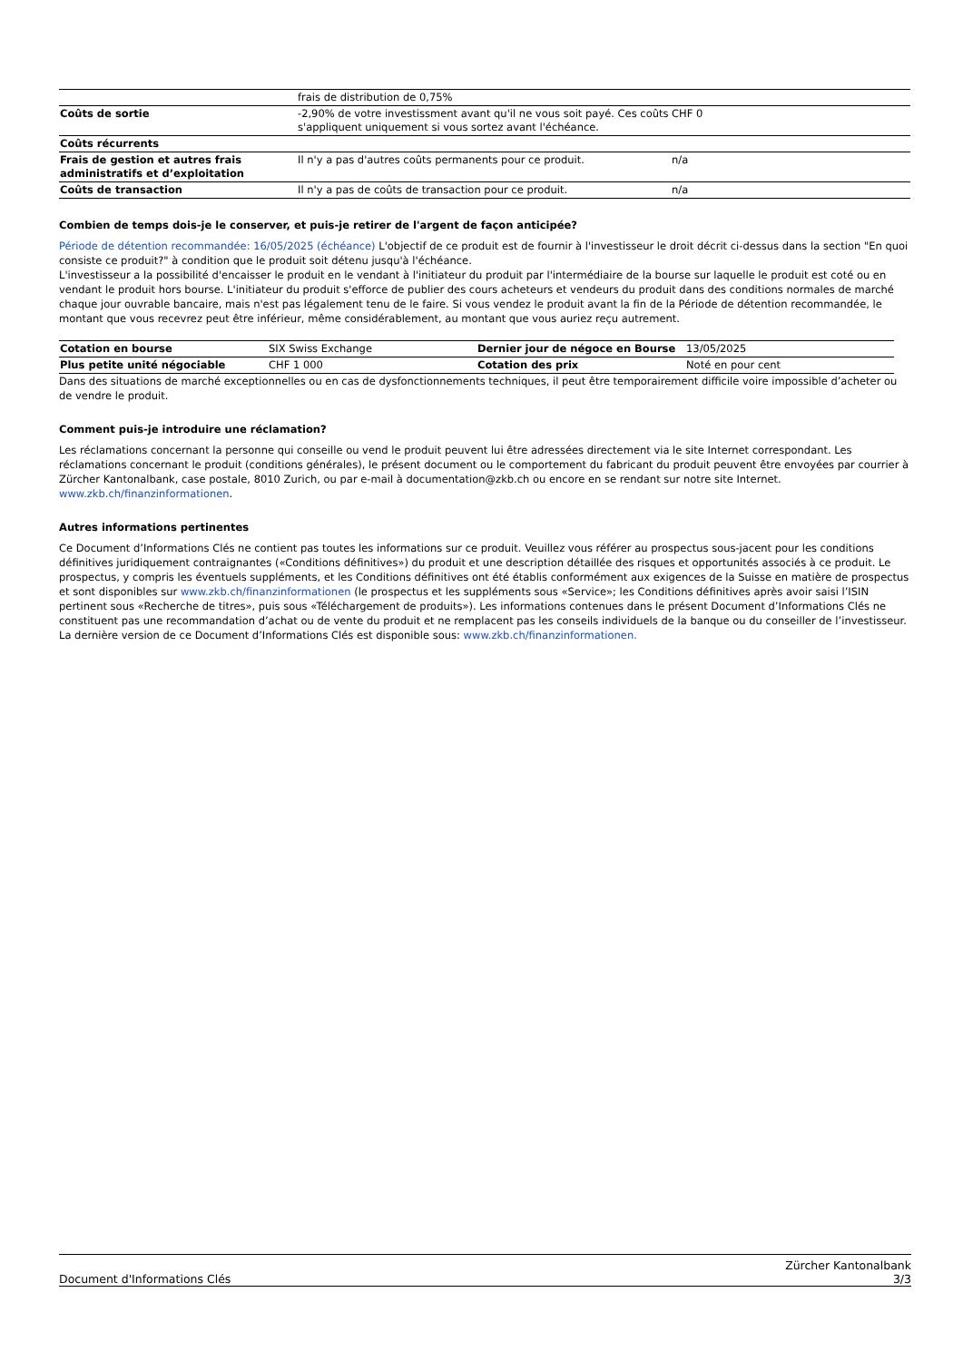| | frais de distribution de 0,75% | |
| Coûts de sortie | -2,90% de votre investissment avant qu'il ne vous soit payé. Ces coûts s'appliquent uniquement si vous sortez avant l'échéance. | CHF 0 |
| Coûts récurrents | | |
| Frais de gestion et autres frais administratifs et d’exploitation | Il n'y a pas d'autres coûts permanents pour ce produit. | n/a |
| Coûts de transaction | Il n'y a pas de coûts de transaction pour ce produit. | n/a |
Combien de temps dois-je le conserver, et puis-je retirer de l'argent de façon anticipée?
Période de détention recommandée: 16/05/2025 (échéance) L'objectif de ce produit est de fournir à l'investisseur le droit décrit ci-dessus dans la section "En quoi consiste ce produit?" à condition que le produit soit détenu jusqu'à l'échéance.
L'investisseur a la possibilité d'encaisser le produit en le vendant à l'initiateur du produit par l'intermédiaire de la bourse sur laquelle le produit est coté ou en vendant le produit hors bourse. L'initiateur du produit s'efforce de publier des cours acheteurs et vendeurs du produit dans des conditions normales de marché chaque jour ouvrable bancaire, mais n'est pas légalement tenu de le faire. Si vous vendez le produit avant la fin de la Période de détention recommandée, le montant que vous recevrez peut être inférieur, même considérablement, au montant que vous auriez reçu autrement.
| Cotation en bourse | SIX Swiss Exchange | Dernier jour de négoce en Bourse | 13/05/2025 |
| Plus petite unité négociable | CHF 1 000 | Cotation des prix | Noté en pour cent |
Dans des situations de marché exceptionnelles ou en cas de dysfonctionnements techniques, il peut être temporairement difficile voire impossible d’acheter ou de vendre le produit.
Comment puis-je introduire une réclamation?
Les réclamations concernant la personne qui conseille ou vend le produit peuvent lui être adressées directement via le site Internet correspondant. Les réclamations concernant le produit (conditions générales), le présent document ou le comportement du fabricant du produit peuvent être envoyées par courrier à Zürcher Kantonalbank, case postale, 8010 Zurich, ou par e-mail à documentation@zkb.ch ou encore en se rendant sur notre site Internet.
www.zkb.ch/finanzinformationen.
Autres informations pertinentes
Ce Document d’Informations Clés ne contient pas toutes les informations sur ce produit. Veuillez vous référer au prospectus sous-jacent pour les conditions définitives juridiquement contraignantes («Conditions définitives») du produit et une description détaillée des risques et opportunités associés à ce produit. Le prospectus, y compris les éventuels suppléments, et les Conditions définitives ont été établis conformément aux exigences de la Suisse en matière de prospectus et sont disponibles sur www.zkb.ch/finanzinformationen (le prospectus et les suppléments sous «Service»; les Conditions définitives après avoir saisi l’ISIN pertinent sous «Recherche de titres», puis sous «Téléchargement de produits»). Les informations contenues dans le présent Document d’Informations Clés ne constituent pas une recommandation d’achat ou de vente du produit et ne remplacent pas les conseils individuels de la banque ou du conseiller de l’investisseur. La dernière version de ce Document d’Informations Clés est disponible sous: www.zkb.ch/finanzinformationen.
Document d'Informations Clés Zürcher Kantonalbank
3/3